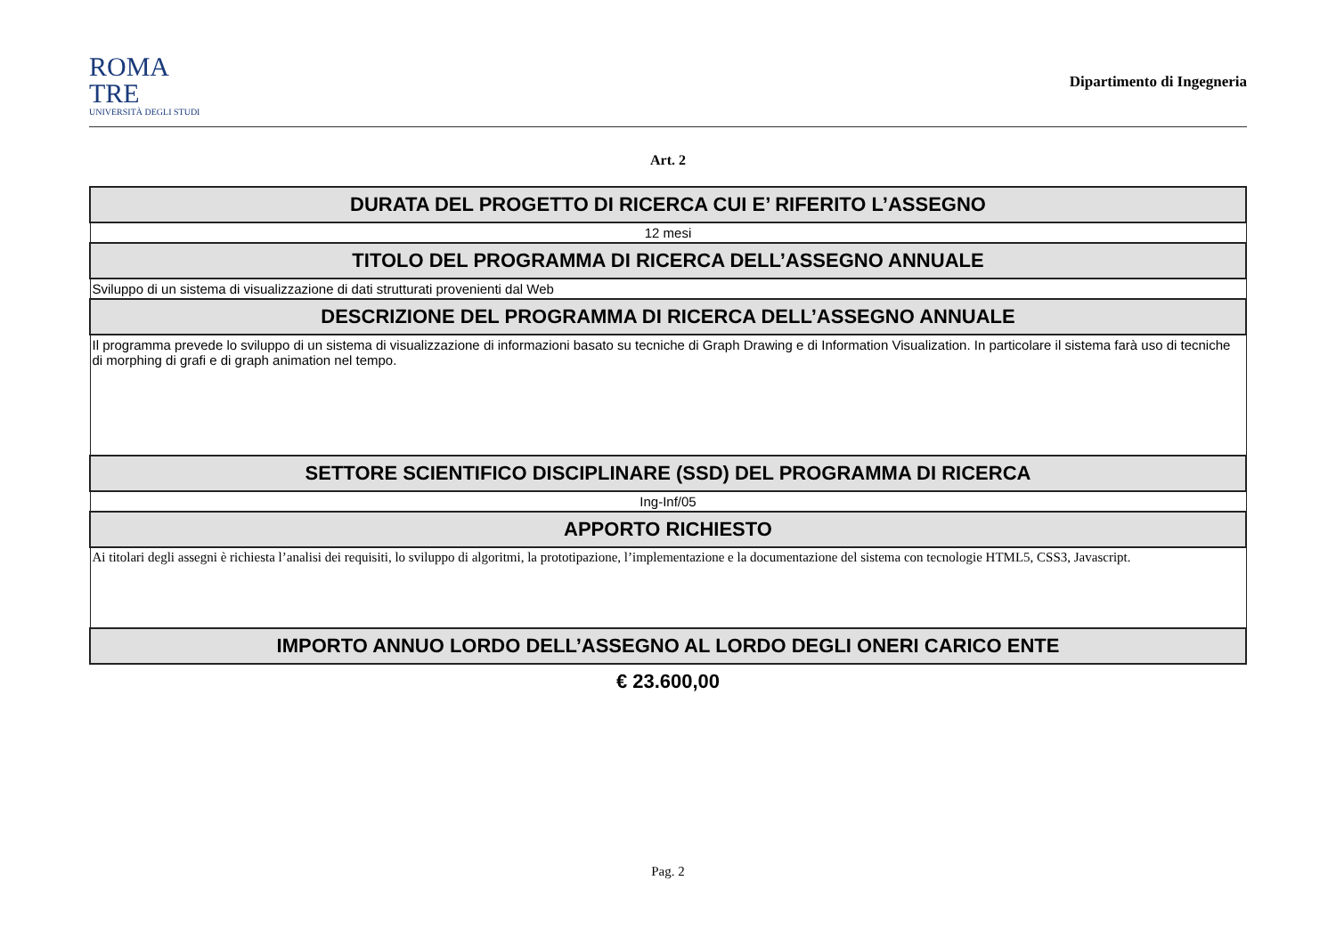ROMA
TRE
UNIVERSITÀ DEGLI STUDI
Dipartimento di Ingegneria
Art. 2
| DURATA DEL PROGETTO DI RICERCA CUI E’ RIFERITO L’ASSEGNO |
| --- |
| 12 mesi |
| TITOLO DEL PROGRAMMA DI RICERCA DELL’ASSEGNO ANNUALE |
| Sviluppo di un sistema di visualizzazione di dati strutturati provenienti dal Web |
| DESCRIZIONE DEL PROGRAMMA DI RICERCA DELL’ASSEGNO ANNUALE |
| Il programma prevede lo sviluppo di un sistema di visualizzazione di informazioni basato su tecniche di Graph Drawing e di Information Visualization. In particolare il sistema farà uso di tecniche di morphing di grafi e di graph animation nel tempo. |
| SETTORE SCIENTIFICO DISCIPLINARE (SSD) DEL PROGRAMMA DI RICERCA |
| Ing-Inf/05 |
| APPORTO RICHIESTO |
| Ai titolari degli assegni è richiesta l’analisi dei requisiti, lo sviluppo di algoritmi, la prototipazione, l’implementazione e la documentazione del sistema con tecnologie HTML5, CSS3, Javascript. |
| IMPORTO ANNUO LORDO DELL’ASSEGNO AL LORDO DEGLI ONERI CARICO ENTE |
| € 23.600,00 |
Pag. 2